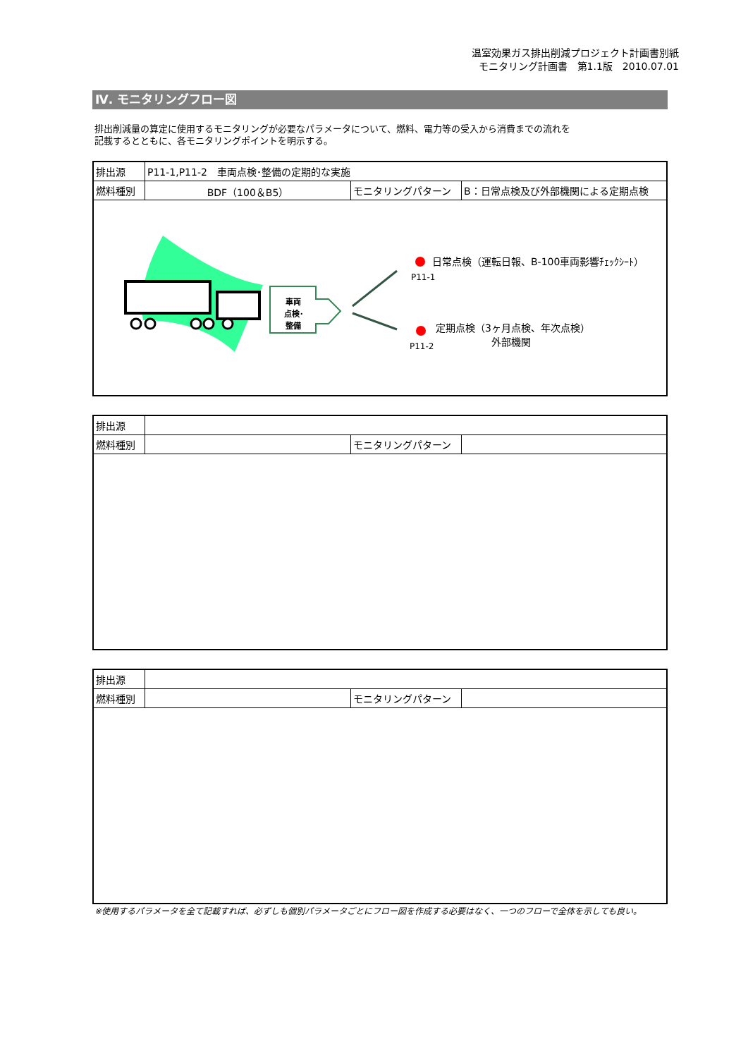温室効果ガス排出削減プロジェクト計画書別紙
モニタリング計画書　第1.1版　2010.07.01
Ⅳ. モニタリングフロー図
排出削減量の算定に使用するモニタリングが必要なパラメータについて、燃料、電力等の受入から消費までの流れを
記載するとともに、各モニタリングポイントを明示する。
| 排出源 | P11-1,P11-2 車両点検･整備の定期的な実施 | | |
| 燃料種別 | BDF（100＆B5） | モニタリングパターン | B：日常点検及び外部機関による定期点検 |
| 車両 点検･ 整備 日常点検（運転日報、B-100車両影響ﾁｪｯｸｼｰﾄ） P11-1 定期点検（3ヶ月点検、年次点検） 外部機関 P11-2 | | | |
| 排出源 | | | |
| 燃料種別 | | モニタリングパターン | |
| 排出源 | | | |
| 燃料種別 | | モニタリングパターン | |
※使用するパラメータを全て記載すれば、必ずしも個別パラメータごとにフロー図を作成する必要はなく、一つのフローで全体を示しても良い。